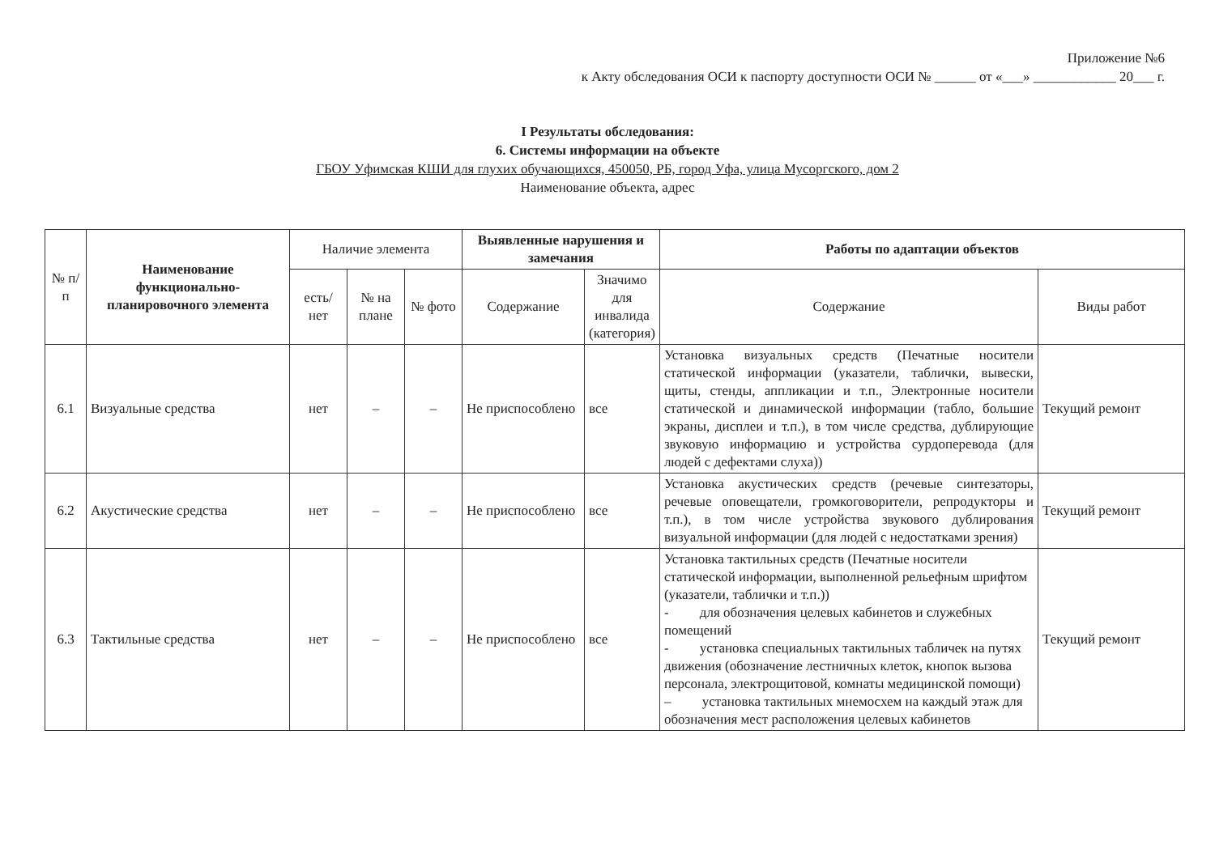Приложение №6
к Акту обследования ОСИ к паспорту доступности ОСИ № ______ от «___» ____________ 20___ г.
I Результаты обследования:
6. Системы информации на объекте
ГБОУ Уфимская КШИ для глухих обучающихся, 450050, РБ, город Уфа, улица Мусоргского, дом 2
Наименование объекта, адрес
| № п/п | Наименование функционально-планировочного элемента | Наличие элемента | | | Выявленные нарушения и замечания | | Работы по адаптации объектов | |
| --- | --- | --- | --- | --- | --- | --- | --- | --- |
| | | есть/ нет | № на плане | № фото | Содержание | Значимо для инвалида (категория) | Содержание | Виды работ |
| 6.1 | Визуальные средства | нет | – | – | Не приспособлено | все | Установка визуальных средств (Печатные носители статической информации (указатели, таблички, вывески, щиты, стенды, аппликации и т.п., Электронные носители статической и динамической информации (табло, большие экраны, дисплеи и т.п.), в том числе средства, дублирующие звуковую информацию и устройства сурдоперевода (для людей с дефектами слуха)) | Текущий ремонт |
| 6.2 | Акустические средства | нет | – | – | Не приспособлено | все | Установка акустических средств (речевые синтезаторы, речевые оповещатели, громкоговорители, репродукторы и т.п.), в том числе устройства звукового дублирования визуальной информации (для людей с недостатками зрения) | Текущий ремонт |
| 6.3 | Тактильные средства | нет | – | – | Не приспособлено | все | Установка тактильных средств (Печатные носители статической информации, выполненной рельефным шрифтом (указатели, таблички и т.п.)) - для обозначения целевых кабинетов и служебных помещений - установка специальных тактильных табличек на путях движения (обозначение лестничных клеток, кнопок вызова персонала, электрощитовой, комнаты медицинской помощи) – установка тактильных мнемосхем на каждый этаж для обозначения мест расположения целевых кабинетов | Текущий ремонт |